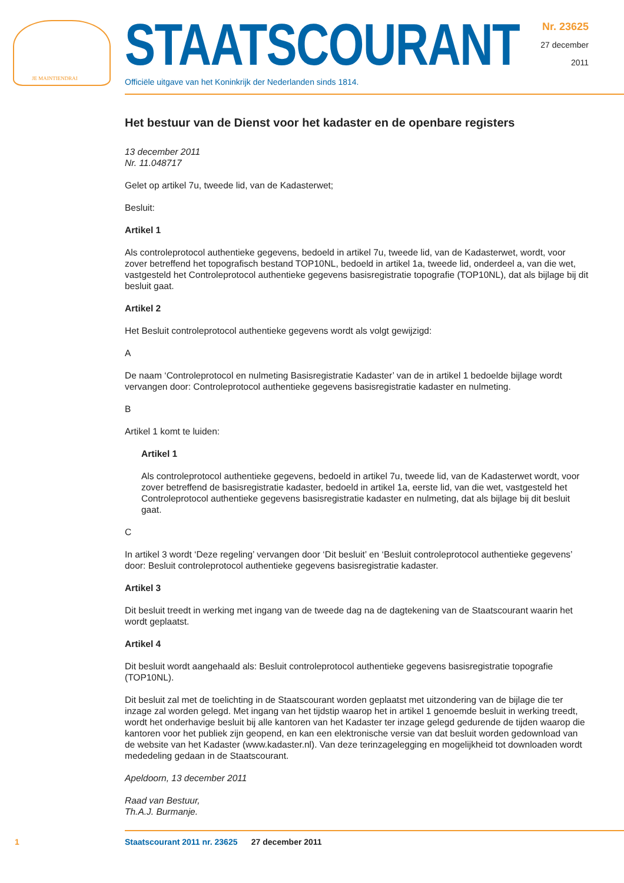JE MAINTIENDRAI
STAATSCOURANT
Nr. 23625
27 december
2011
Officiële uitgave van het Koninkrijk der Nederlanden sinds 1814.
Het bestuur van de Dienst voor het kadaster en de openbare registers
13 december 2011
Nr. 11.048717
Gelet op artikel 7u, tweede lid, van de Kadasterwet;
Besluit:
Artikel 1
Als controleprotocol authentieke gegevens, bedoeld in artikel 7u, tweede lid, van de Kadasterwet, wordt, voor zover betreffend het topografisch bestand TOP10NL, bedoeld in artikel 1a, tweede lid, onderdeel a, van die wet, vastgesteld het Controleprotocol authentieke gegevens basisregistratie topografie (TOP10NL), dat als bijlage bij dit besluit gaat.
Artikel 2
Het Besluit controleprotocol authentieke gegevens wordt als volgt gewijzigd:
A
De naam ‘Controleprotocol en nulmeting Basisregistratie Kadaster’ van de in artikel 1 bedoelde bijlage wordt vervangen door: Controleprotocol authentieke gegevens basisregistratie kadaster en nulmeting.
B
Artikel 1 komt te luiden:
Artikel 1
Als controleprotocol authentieke gegevens, bedoeld in artikel 7u, tweede lid, van de Kadasterwet wordt, voor zover betreffend de basisregistratie kadaster, bedoeld in artikel 1a, eerste lid, van die wet, vastgesteld het Controleprotocol authentieke gegevens basisregistratie kadaster en nulmeting, dat als bijlage bij dit besluit gaat.
C
In artikel 3 wordt ‘Deze regeling’ vervangen door ‘Dit besluit’ en ‘Besluit controleprotocol authentieke gegevens’ door: Besluit controleprotocol authentieke gegevens basisregistratie kadaster.
Artikel 3
Dit besluit treedt in werking met ingang van de tweede dag na de dagtekening van de Staatscourant waarin het wordt geplaatst.
Artikel 4
Dit besluit wordt aangehaald als: Besluit controleprotocol authentieke gegevens basisregistratie topografie (TOP10NL).
Dit besluit zal met de toelichting in de Staatscourant worden geplaatst met uitzondering van de bijlage die ter inzage zal worden gelegd. Met ingang van het tijdstip waarop het in artikel 1 genoemde besluit in werking treedt, wordt het onderhavige besluit bij alle kantoren van het Kadaster ter inzage gelegd gedurende de tijden waarop die kantoren voor het publiek zijn geopend, en kan een elektronische versie van dat besluit worden gedownload van de website van het Kadaster (www.kadaster.nl). Van deze terinzagelegging en mogelijkheid tot downloaden wordt mededeling gedaan in de Staatscourant.
Apeldoorn, 13 december 2011
Raad van Bestuur,
Th.A.J. Burmanje.
1
Staatscourant 2011 nr. 23625 27 december 2011